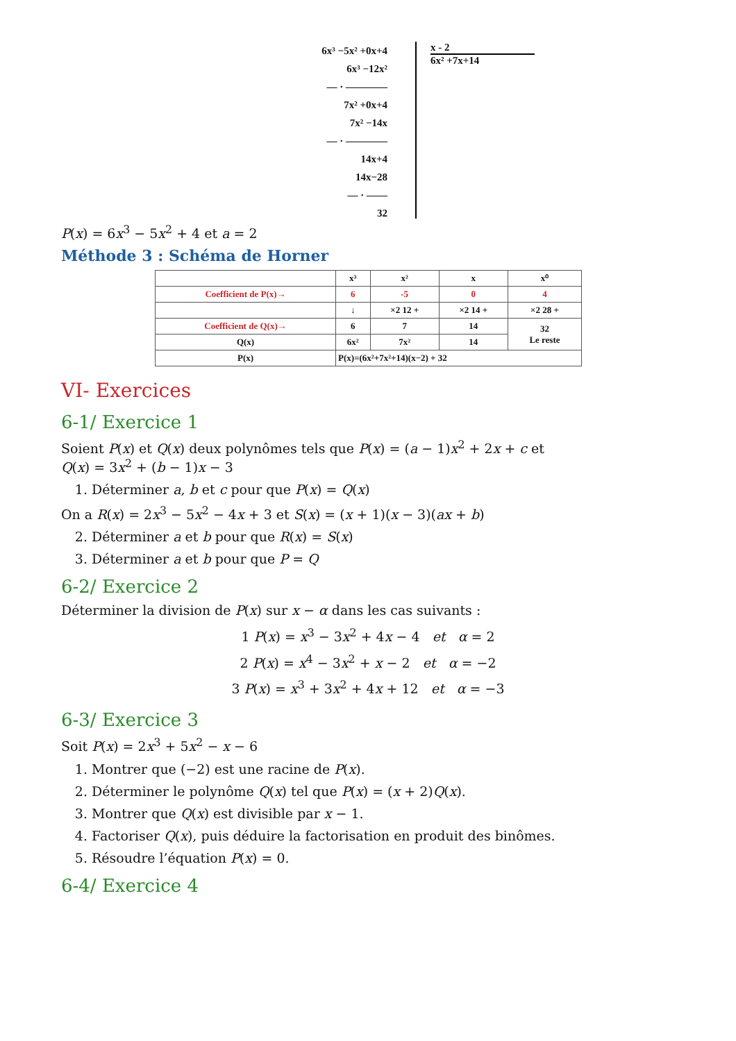6x³ −5x² +0x+4
6x³ −12x²
— · ————
7x² +0x+4
7x² −14x
— · ————
14x+4
14x−28
— · ——
32
x - 2
6x² +7x+14
P(x) = 6x<sup>3</sup> − 5x<sup>2</sup> + 4 et a = 2
Méthode 3 : Schéma de Horner
| | x³ | x² | x | x⁰ |
| --- | --- | --- | --- | --- |
| Coefficient de P(x)→ | 6 | -5 | 0 | 4 |
| | ↓ | ×2 12 + | ×2 14 + | ×2 28 + |
| Coefficient de Q(x)→ | 6 | 7 | 14 | 32 Le reste |
| Q(x) | 6x² | 7x² | 14 | |
| P(x) | P(x)=(6x²+7x²+14)(x−2) + 32 | | | |
VI- Exercices
6-1/ Exercice 1
Soient P(x) et Q(x) deux polynômes tels que P(x) = (a − 1)x<sup>2</sup> + 2x + c et
Q(x) = 3x<sup>2</sup> + (b − 1)x − 3
1. Déterminer a, b et c pour que P(x) = Q(x)
On a R(x) = 2x<sup>3</sup> − 5x<sup>2</sup> − 4x + 3 et S(x) = (x + 1)(x − 3)(ax + b)
2. Déterminer a et b pour que R(x) = S(x)
3. Déterminer a et b pour que P = Q
6-2/ Exercice 2
Déterminer la division de P(x) sur x − α dans les cas suivants :
1 P(x) = x<sup>3</sup> − 3x<sup>2</sup> + 4x − 4 et α = 2
2 P(x) = x<sup>4</sup> − 3x<sup>2</sup> + x − 2 et α = −2
3 P(x) = x<sup>3</sup> + 3x<sup>2</sup> + 4x + 12 et α = −3
6-3/ Exercice 3
Soit P(x) = 2x<sup>3</sup> + 5x<sup>2</sup> − x − 6
1. Montrer que (−2) est une racine de P(x).
2. Déterminer le polynôme Q(x) tel que P(x) = (x + 2)Q(x).
3. Montrer que Q(x) est divisible par x − 1.
4. Factoriser Q(x), puis déduire la factorisation en produit des binômes.
5. Résoudre l’équation P(x) = 0.
6-4/ Exercice 4